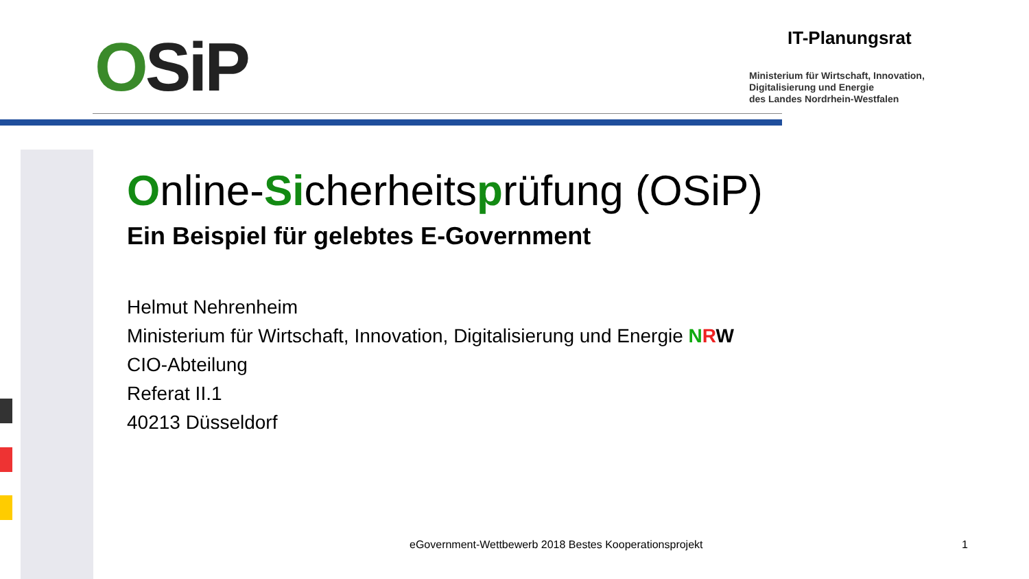OSiP IT-Planungsrat
Ministerium für Wirtschaft, Innovation,
Digitalisierung und Energie
des Landes Nordrhein-Westfalen
Online-Sicherheitsprüfung (OSiP)
Ein Beispiel für gelebtes E-Government
Helmut Nehrenheim
Ministerium für Wirtschaft, Innovation, Digitalisierung und Energie NRW
CIO-Abteilung
Referat II.1
40213 Düsseldorf
eGovernment-Wettbewerb 2018 Bestes Kooperationsprojekt
1